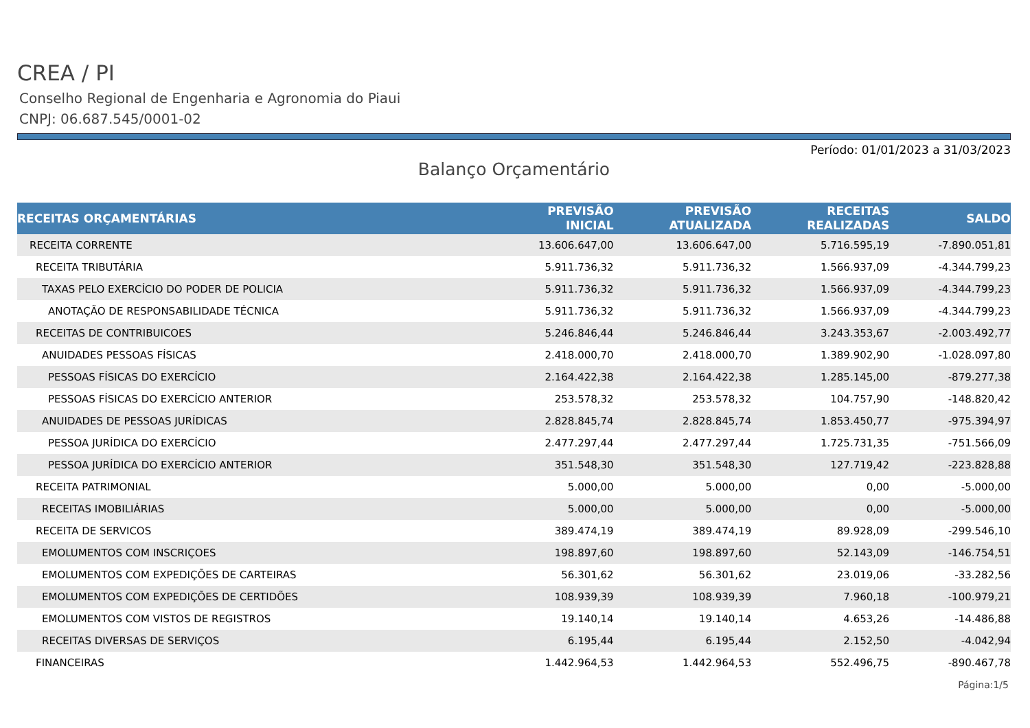CREA / PI
Conselho Regional de Engenharia e Agronomia do Piaui
CNPJ: 06.687.545/0001-02
Período: 01/01/2023 a 31/03/2023
Balanço Orçamentário
| RECEITAS ORÇAMENTÁRIAS | PREVISÃO INICIAL | PREVISÃO ATUALIZADA | RECEITAS REALIZADAS | SALDO |
| --- | --- | --- | --- | --- |
| RECEITA CORRENTE | 13.606.647,00 | 13.606.647,00 | 5.716.595,19 | -7.890.051,81 |
| RECEITA TRIBUTÁRIA | 5.911.736,32 | 5.911.736,32 | 1.566.937,09 | -4.344.799,23 |
| TAXAS PELO EXERCÍCIO DO PODER DE POLICIA | 5.911.736,32 | 5.911.736,32 | 1.566.937,09 | -4.344.799,23 |
| ANOTAÇÃO DE RESPONSABILIDADE TÉCNICA | 5.911.736,32 | 5.911.736,32 | 1.566.937,09 | -4.344.799,23 |
| RECEITAS DE CONTRIBUICOES | 5.246.846,44 | 5.246.846,44 | 3.243.353,67 | -2.003.492,77 |
| ANUIDADES PESSOAS FÍSICAS | 2.418.000,70 | 2.418.000,70 | 1.389.902,90 | -1.028.097,80 |
| PESSOAS FÍSICAS DO EXERCÍCIO | 2.164.422,38 | 2.164.422,38 | 1.285.145,00 | -879.277,38 |
| PESSOAS FÍSICAS DO EXERCÍCIO ANTERIOR | 253.578,32 | 253.578,32 | 104.757,90 | -148.820,42 |
| ANUIDADES DE PESSOAS JURÍDICAS | 2.828.845,74 | 2.828.845,74 | 1.853.450,77 | -975.394,97 |
| PESSOA JURÍDICA DO EXERCÍCIO | 2.477.297,44 | 2.477.297,44 | 1.725.731,35 | -751.566,09 |
| PESSOA JURÍDICA DO EXERCÍCIO ANTERIOR | 351.548,30 | 351.548,30 | 127.719,42 | -223.828,88 |
| RECEITA PATRIMONIAL | 5.000,00 | 5.000,00 | 0,00 | -5.000,00 |
| RECEITAS IMOBILIÁRIAS | 5.000,00 | 5.000,00 | 0,00 | -5.000,00 |
| RECEITA DE SERVICOS | 389.474,19 | 389.474,19 | 89.928,09 | -299.546,10 |
| EMOLUMENTOS COM INSCRIÇOES | 198.897,60 | 198.897,60 | 52.143,09 | -146.754,51 |
| EMOLUMENTOS COM EXPEDIÇÕES DE CARTEIRAS | 56.301,62 | 56.301,62 | 23.019,06 | -33.282,56 |
| EMOLUMENTOS COM EXPEDIÇÕES DE CERTIDÕES | 108.939,39 | 108.939,39 | 7.960,18 | -100.979,21 |
| EMOLUMENTOS COM VISTOS DE REGISTROS | 19.140,14 | 19.140,14 | 4.653,26 | -14.486,88 |
| RECEITAS DIVERSAS DE SERVIÇOS | 6.195,44 | 6.195,44 | 2.152,50 | -4.042,94 |
| FINANCEIRAS | 1.442.964,53 | 1.442.964,53 | 552.496,75 | -890.467,78 |
Página:1/5